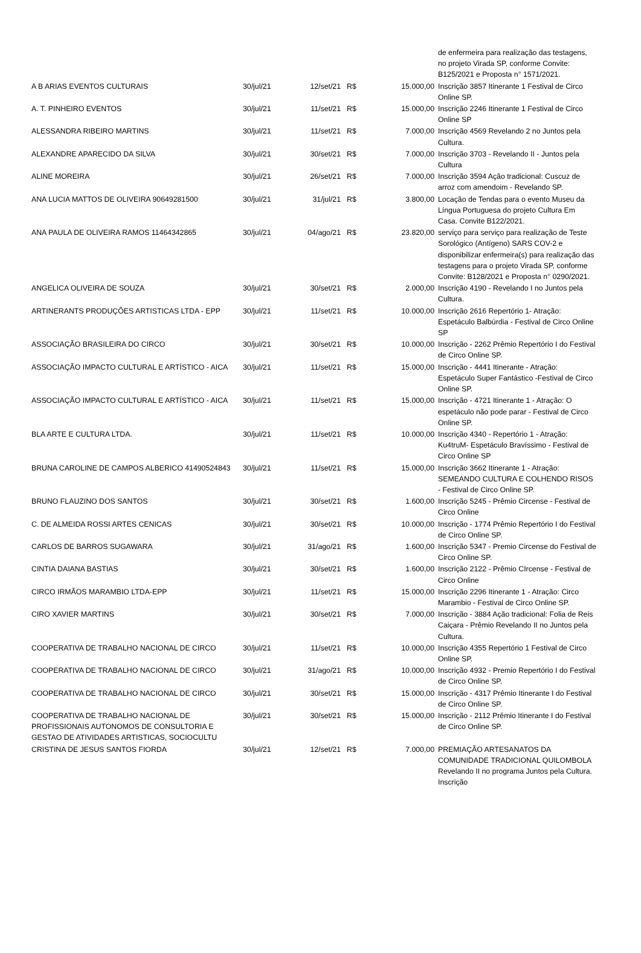| | | | | | de enfermeira para realização das testagens, no projeto Virada SP, conforme Convite: B125/2021 e Proposta n° 1571/2021. |
| A B ARIAS EVENTOS CULTURAIS | 30/jul/21 | 12/set/21 | R$ | 15.000,00 | Inscrição 3857 Itinerante 1 Festival de Circo Online SP. |
| A. T. PINHEIRO EVENTOS | 30/jul/21 | 11/set/21 | R$ | 15.000,00 | Inscrição 2246 Itinerante 1 Festival de Circo Online SP |
| ALESSANDRA RIBEIRO MARTINS | 30/jul/21 | 11/set/21 | R$ | 7.000,00 | Inscrição 4569 Revelando 2 no Juntos pela Cultura. |
| ALEXANDRE APARECIDO DA SILVA | 30/jul/21 | 30/set/21 | R$ | 7.000,00 | Inscrição 3703 - Revelando II - Juntos pela Cultura |
| ALINE MOREIRA | 30/jul/21 | 26/set/21 | R$ | 7.000,00 | Inscrição 3594 Ação tradicional: Cuscuz de arroz com amendoim - Revelando SP. |
| ANA LUCIA MATTOS DE OLIVEIRA 90649281500 | 30/jul/21 | 31/jul/21 | R$ | 3.800,00 | Locação de Tendas para o evento Museu da Língua Portuguesa do projeto Cultura Em Casa. Convite B122/2021. |
| ANA PAULA DE OLIVEIRA RAMOS 11464342865 | 30/jul/21 | 04/ago/21 | R$ | 23.820,00 | serviço para serviço para realização de Teste Sorológico (Antígeno) SARS COV-2 e disponibilizar enfermeira(s) para realização das testagens para o projeto Virada SP, conforme Convite: B128/2021 e Proposta n° 0290/2021. |
| ANGELICA OLIVEIRA DE SOUZA | 30/jul/21 | 30/set/21 | R$ | 2.000,00 | Inscrição 4190 - Revelando I no Juntos pela Cultura. |
| ARTINERANTS PRODUÇÕES ARTISTICAS LTDA - EPP | 30/jul/21 | 11/set/21 | R$ | 10.000,00 | Inscrição 2616 Repertório 1- Atração: Espetáculo Balbúrdia - Festival de Circo Online SP |
| ASSOCIAÇÃO BRASILEIRA DO CIRCO | 30/jul/21 | 30/set/21 | R$ | 10.000,00 | Inscrição - 2262 Prêmio Repertório I do Festival de Circo Online SP. |
| ASSOCIAÇÃO IMPACTO CULTURAL E ARTÍSTICO - AICA | 30/jul/21 | 11/set/21 | R$ | 15.000,00 | Inscrição - 4441 Itinerante - Atração: Espetáculo Super Fantástico -Festival de Circo Online SP. |
| ASSOCIAÇÃO IMPACTO CULTURAL E ARTÍSTICO - AICA | 30/jul/21 | 11/set/21 | R$ | 15.000,00 | Inscrição - 4721 Itinerante 1 - Atração: O espetáculo não pode parar - Festival de Circo Online SP. |
| BLA ARTE E CULTURA LTDA. | 30/jul/21 | 11/set/21 | R$ | 10.000,00 | Inscrição 4340 - Repertório 1 - Atração: Ku4truM- Espetáculo Bravíssimo - Festival de Circo Online SP |
| BRUNA CAROLINE DE CAMPOS ALBERICO 41490524843 | 30/jul/21 | 11/set/21 | R$ | 15.000,00 | Inscrição 3662 Itinerante 1 - Atração: SEMEANDO CULTURA E COLHENDO RISOS - Festival de Circo Online SP. |
| BRUNO FLAUZINO DOS SANTOS | 30/jul/21 | 30/set/21 | R$ | 1.600,00 | Inscrição 5245 - Prêmio Circense - Festival de Circo Online |
| C. DE ALMEIDA ROSSI ARTES CENICAS | 30/jul/21 | 30/set/21 | R$ | 10.000,00 | Inscrição - 1774 Prêmio Repertório I do Festival de Circo Online SP. |
| CARLOS DE BARROS SUGAWARA | 30/jul/21 | 31/ago/21 | R$ | 1.600,00 | Inscrição 5347 - Premio Circense do Festival de Circo Online SP. |
| CINTIA DAIANA BASTIAS | 30/jul/21 | 30/set/21 | R$ | 1.600,00 | Inscrição 2122 - Prêmio CIrcense - Festival de Circo Online |
| CIRCO IRMÃOS MARAMBIO LTDA-EPP | 30/jul/21 | 11/set/21 | R$ | 15.000,00 | Inscrição 2296 Itinerante 1 - Atração: Circo Marambio - Festival de Circo Online SP. |
| CIRO XAVIER MARTINS | 30/jul/21 | 30/set/21 | R$ | 7.000,00 | Inscrição - 3884 Ação tradicional: Folia de Reis Caiçara - Prêmio Revelando II no Juntos pela Cultura. |
| COOPERATIVA DE TRABALHO NACIONAL DE CIRCO | 30/jul/21 | 11/set/21 | R$ | 10.000,00 | Inscrição 4355 Repertório 1 Festival de Circo Online SP. |
| COOPERATIVA DE TRABALHO NACIONAL DE CIRCO | 30/jul/21 | 31/ago/21 | R$ | 10.000,00 | Inscrição 4932 - Premio Repertório I do Festival de Circo Online SP. |
| COOPERATIVA DE TRABALHO NACIONAL DE CIRCO | 30/jul/21 | 30/set/21 | R$ | 15.000,00 | Inscrição - 4317 Prêmio Itinerante I do Festival de Circo Online SP. |
| COOPERATIVA DE TRABALHO NACIONAL DE PROFISSIONAIS AUTONOMOS DE CONSULTORIA E GESTAO DE ATIVIDADES ARTISTICAS, SOCIOCULTU | 30/jul/21 | 30/set/21 | R$ | 15.000,00 | Inscrição - 2112 Prêmio Itinerante I do Festival de Circo Online SP. |
| CRISTINA DE JESUS SANTOS FIORDA | 30/jul/21 | 12/set/21 | R$ | 7.000,00 | PREMIAÇÃO ARTESANATOS DA COMUNIDADE TRADICIONAL QUILOMBOLA Revelando II no programa Juntos pela Cultura. Inscrição |